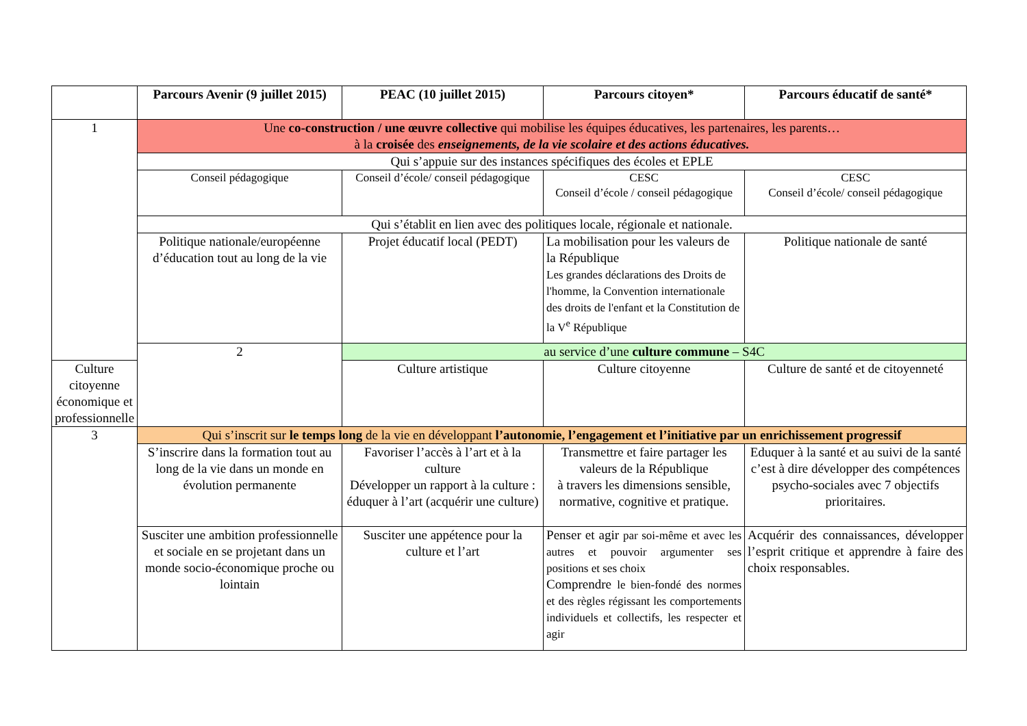| | Parcours Avenir (9 juillet 2015) | PEAC (10 juillet 2015) | Parcours citoyen* | Parcours éducatif de santé* |
| --- | --- | --- | --- | --- |
| 1 | Une co-construction / une œuvre collective qui mobilise les équipes éducatives, les partenaires, les parents… à la croisée des enseignements, de la vie scolaire et des actions éducatives. | | | |
| | Qui s’appuie sur des instances spécifiques des écoles et EPLE | | | |
| | Conseil pédagogique | Conseil d’école/ conseil pédagogique | CESC Conseil d’école / conseil pédagogique | CESC Conseil d’école/ conseil pédagogique |
| | Qui s’établit en lien avec des politiques locale, régionale et nationale. | | | |
| | Politique nationale/européenne d’éducation tout au long de la vie | Projet éducatif local (PEDT) | La mobilisation pour les valeurs de la République Les grandes déclarations des Droits de l'homme, la Convention internationale des droits de l'enfant et la Constitution de la V<sup>e</sup> République | Politique nationale de santé |
| | 2 | au service d’une culture commune – S4C | | |
| Culture citoyenne économique et professionnelle | | Culture artistique | Culture citoyenne | Culture de santé et de citoyenneté |
| 3 | Qui s’inscrit sur le temps long de la vie en développant l’autonomie, l’engagement et l’initiative par un enrichissement progressif | | | |
| | S’inscrire dans la formation tout au long de la vie dans un monde en évolution permanente | Favoriser l’accès à l’art et à la culture Développer un rapport à la culture : éduquer à l’art (acquérir une culture) | Transmettre et faire partager les valeurs de la République à travers les dimensions sensible, normative, cognitive et pratique. | Eduquer à la santé et au suivi de la santé c’est à dire développer des compétences psycho-sociales avec 7 objectifs prioritaires. |
| | Susciter une ambition professionnelle et sociale en se projetant dans un monde socio-économique proche ou lointain | Susciter une appétence pour la culture et l’art | Penser et agir par soi-même et avec les autres et pouvoir argumenter ses positions et ses choix Comprendre le bien-fondé des normes et des règles régissant les comportements individuels et collectifs, les respecter et agir | Acquérir des connaissances, développer l’esprit critique et apprendre à faire des choix responsables. |